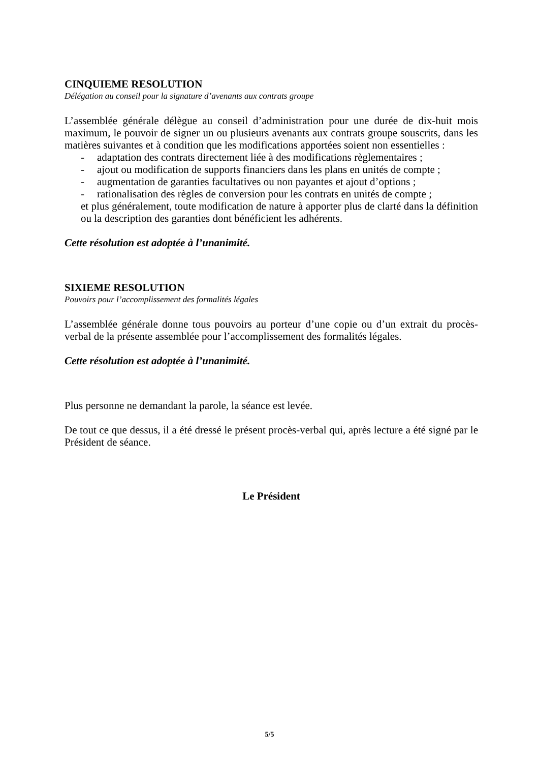CINQUIEME RESOLUTION
Délégation au conseil pour la signature d’avenants aux contrats groupe
L’assemblée générale délègue au conseil d’administration pour une durée de dix-huit mois maximum, le pouvoir de signer un ou plusieurs avenants aux contrats groupe souscrits, dans les matières suivantes et à condition que les modifications apportées soient non essentielles :
- adaptation des contrats directement liée à des modifications règlementaires ;
- ajout ou modification de supports financiers dans les plans en unités de compte ;
- augmentation de garanties facultatives ou non payantes et ajout d’options ;
- rationalisation des règles de conversion pour les contrats en unités de compte ;
et plus généralement, toute modification de nature à apporter plus de clarté dans la définition ou la description des garanties dont bénéficient les adhérents.
Cette résolution est adoptée à l’unanimité.
SIXIEME RESOLUTION
Pouvoirs pour l’accomplissement des formalités légales
L’assemblée générale donne tous pouvoirs au porteur d’une copie ou d’un extrait du procès-verbal de la présente assemblée pour l’accomplissement des formalités légales.
Cette résolution est adoptée à l’unanimité.
Plus personne ne demandant la parole, la séance est levée.
De tout ce que dessus, il a été dressé le présent procès-verbal qui, après lecture a été signé par le Président de séance.
Le Président
5/5